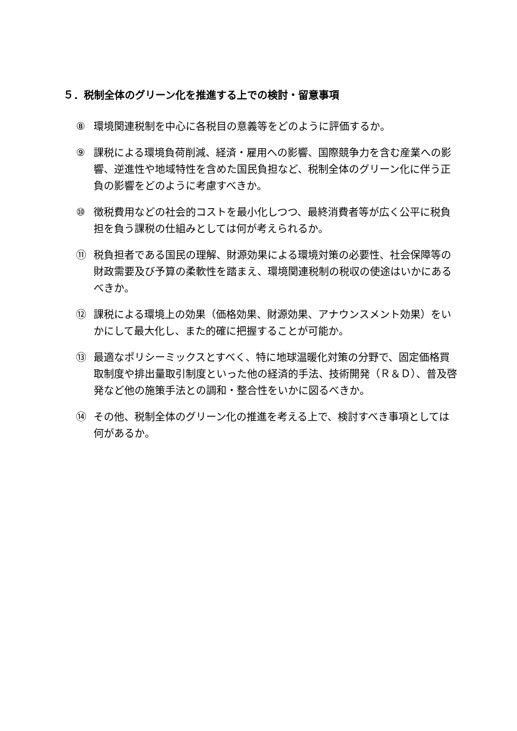５．税制全体のグリーン化を推進する上での検討・留意事項
⑧ 環境関連税制を中心に各税目の意義等をどのように評価するか。
⑨ 課税による環境負荷削減、経済・雇用への影響、国際競争力を含む産業への影響、逆進性や地域特性を含めた国民負担など、税制全体のグリーン化に伴う正負の影響をどのように考慮すべきか。
⑩ 徴税費用などの社会的コストを最小化しつつ、最終消費者等が広く公平に税負担を負う課税の仕組みとしては何が考えられるか。
⑪ 税負担者である国民の理解、財源効果による環境対策の必要性、社会保障等の財政需要及び予算の柔軟性を踏まえ、環境関連税制の税収の使途はいかにあるべきか。
⑫ 課税による環境上の効果（価格効果、財源効果、アナウンスメント効果）をいかにして最大化し、また的確に把握することが可能か。
⑬ 最適なポリシーミックスとすべく、特に地球温暖化対策の分野で、固定価格買取制度や排出量取引制度といった他の経済的手法、技術開発（Ｒ＆Ｄ）、普及啓発など他の施策手法との調和・整合性をいかに図るべきか。
⑭ その他、税制全体のグリーン化の推進を考える上で、検討すべき事項としては何があるか。